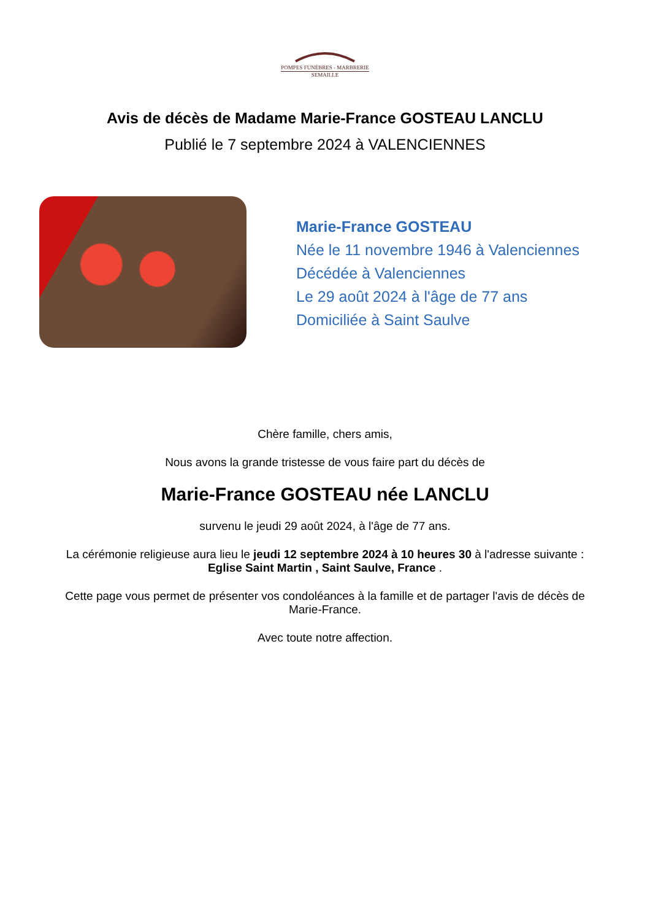POMPES FUNÈBRES - MARBRERIE
SEMAILLE
Avis de décès de Madame Marie-France GOSTEAU LANCLU
Publié le 7 septembre 2024 à VALENCIENNES
Marie-France GOSTEAU
Née le 11 novembre 1946 à Valenciennes
Décédée à Valenciennes
Le 29 août 2024 à l'âge de 77 ans
Domiciliée à Saint Saulve
Chère famille, chers amis,
Nous avons la grande tristesse de vous faire part du décès de
Marie-France GOSTEAU née LANCLU
survenu le jeudi 29 août 2024, à l'âge de 77 ans.
La cérémonie religieuse aura lieu le jeudi 12 septembre 2024 à 10 heures 30 à l'adresse suivante :
Eglise Saint Martin , Saint Saulve, France .
Cette page vous permet de présenter vos condoléances à la famille et de partager l'avis de décès de Marie-France.
Avec toute notre affection.